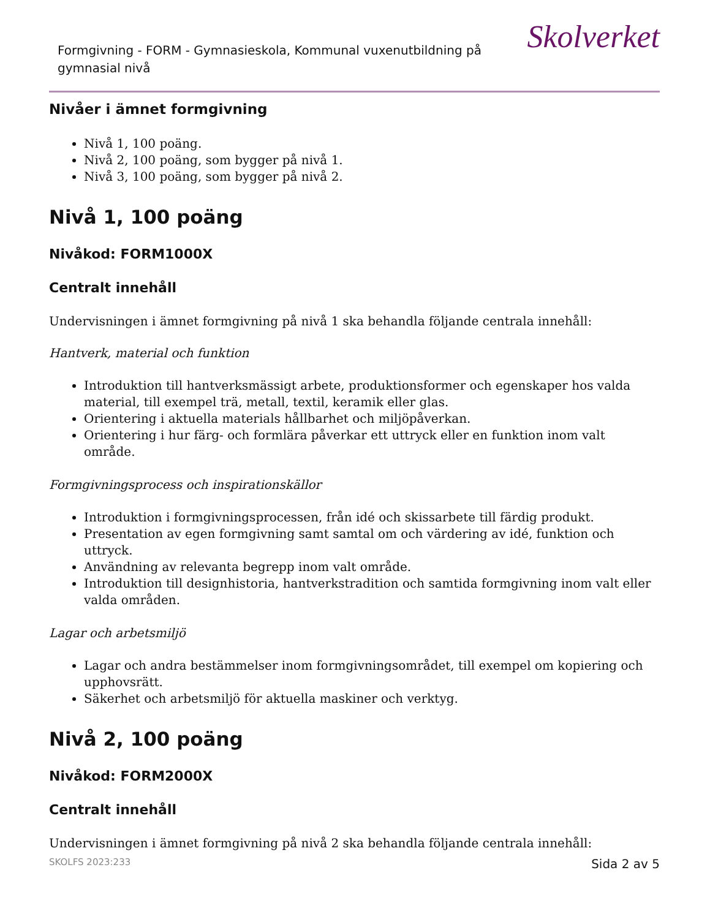Formgivning - FORM - Gymnasieskola, Kommunal vuxenutbildning på gymnasial nivå
Skolverket
Nivåer i ämnet formgivning
Nivå 1, 100 poäng.
Nivå 2, 100 poäng, som bygger på nivå 1.
Nivå 3, 100 poäng, som bygger på nivå 2.
Nivå 1, 100 poäng
Nivåkod: FORM1000X
Centralt innehåll
Undervisningen i ämnet formgivning på nivå 1 ska behandla följande centrala innehåll:
Hantverk, material och funktion
Introduktion till hantverksmässigt arbete, produktionsformer och egenskaper hos valda material, till exempel trä, metall, textil, keramik eller glas.
Orientering i aktuella materials hållbarhet och miljöpåverkan.
Orientering i hur färg- och formlära påverkar ett uttryck eller en funktion inom valt område.
Formgivningsprocess och inspirationskällor
Introduktion i formgivningsprocessen, från idé och skissarbete till färdig produkt.
Presentation av egen formgivning samt samtal om och värdering av idé, funktion och uttryck.
Användning av relevanta begrepp inom valt område.
Introduktion till designhistoria, hantverkstradition och samtida formgivning inom valt eller valda områden.
Lagar och arbetsmiljö
Lagar och andra bestämmelser inom formgivningsområdet, till exempel om kopiering och upphovsrätt.
Säkerhet och arbetsmiljö för aktuella maskiner och verktyg.
Nivå 2, 100 poäng
Nivåkod: FORM2000X
Centralt innehåll
Undervisningen i ämnet formgivning på nivå 2 ska behandla följande centrala innehåll:
SKOLFS 2023:233 Sida 2 av 5